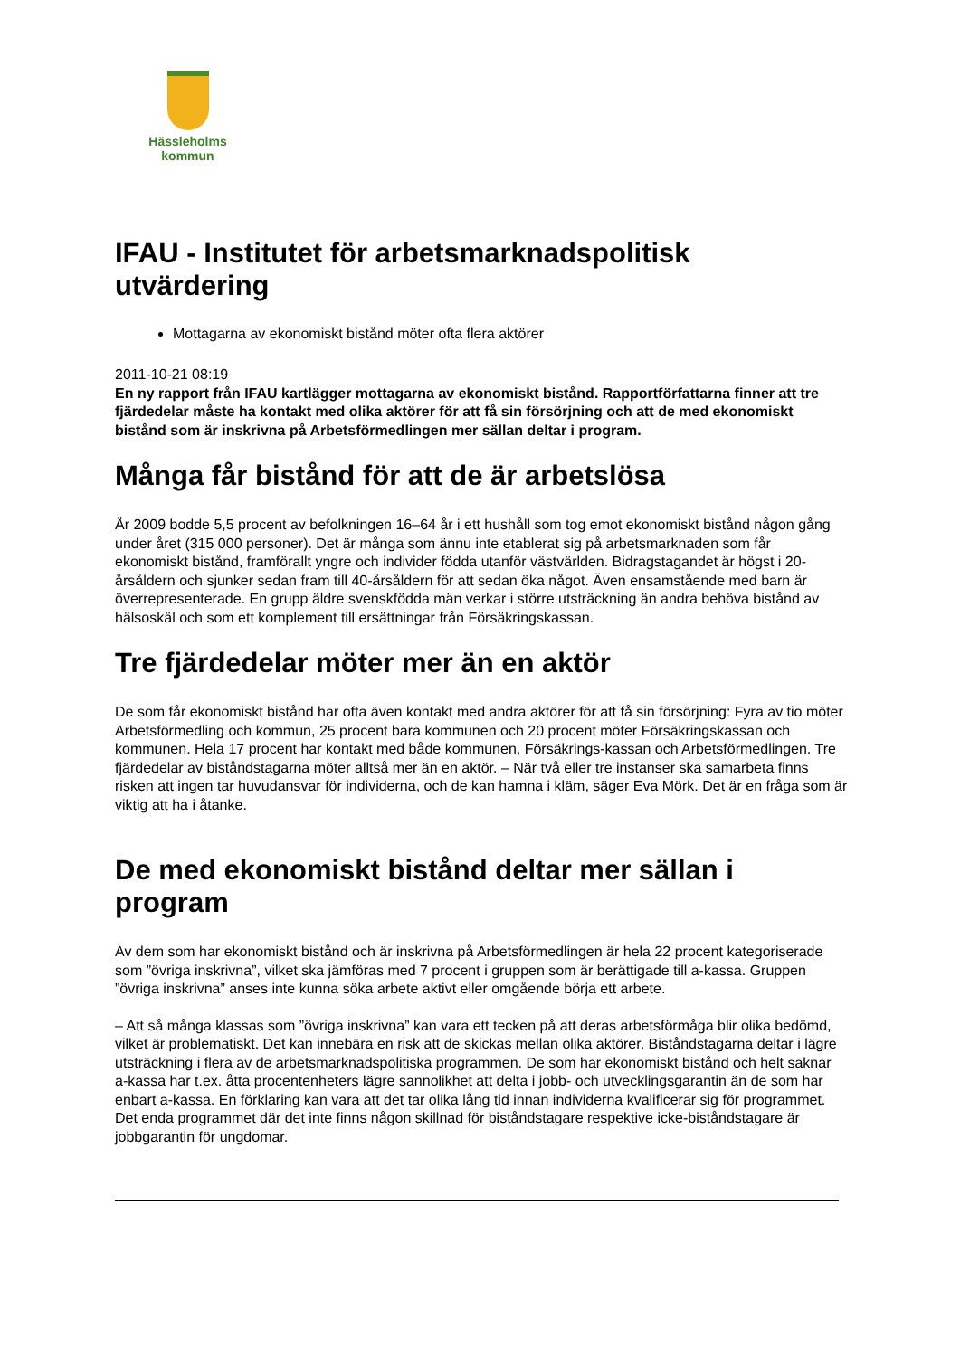Hässleholms
kommun
IFAU - Institutet för arbetsmarknadspolitisk utvärdering
Mottagarna av ekonomiskt bistånd möter ofta flera aktörer
2011-10-21 08:19
En ny rapport från IFAU kartlägger mottagarna av ekonomiskt bistånd. Rapportförfattarna finner att tre fjärdedelar måste ha kontakt med olika aktörer för att få sin försörjning och att de med ekonomiskt bistånd som är inskrivna på Arbetsförmedlingen mer sällan deltar i program.
Många får bistånd för att de är arbetslösa
År 2009 bodde 5,5 procent av befolkningen 16–64 år i ett hushåll som tog emot ekonomiskt bistånd någon gång under året (315 000 personer). Det är många som ännu inte etablerat sig på arbetsmarknaden som får ekonomiskt bistånd, framförallt yngre och individer födda utanför västvärlden. Bidragstagandet är högst i 20-årsåldern och sjunker sedan fram till 40-årsåldern för att sedan öka något. Även ensamstående med barn är överrepresenterade. En grupp äldre svenskfödda män verkar i större utsträckning än andra behöva bistånd av hälsoskäl och som ett komplement till ersättningar från Försäkringskassan.
Tre fjärdedelar möter mer än en aktör
De som får ekonomiskt bistånd har ofta även kontakt med andra aktörer för att få sin försörjning: Fyra av tio möter Arbetsförmedling och kommun, 25 procent bara kommunen och 20 procent möter Försäkringskassan och kommunen. Hela 17 procent har kontakt med både kommunen, Försäkrings-kassan och Arbetsförmedlingen. Tre fjärdedelar av biståndstagarna möter alltså mer än en aktör. – När två eller tre instanser ska samarbeta finns risken att ingen tar huvudansvar för individerna, och de kan hamna i kläm, säger Eva Mörk. Det är en fråga som är viktig att ha i åtanke.
De med ekonomiskt bistånd deltar mer sällan i program
Av dem som har ekonomiskt bistånd och är inskrivna på Arbetsförmedlingen är hela 22 procent kategoriserade som ”övriga inskrivna”, vilket ska jämföras med 7 procent i gruppen som är berättigade till a-kassa. Gruppen ”övriga inskrivna” anses inte kunna söka arbete aktivt eller omgående börja ett arbete.
– Att så många klassas som ”övriga inskrivna” kan vara ett tecken på att deras arbetsförmåga blir olika bedömd, vilket är problematiskt. Det kan innebära en risk att de skickas mellan olika aktörer. Biståndstagarna deltar i lägre utsträckning i flera av de arbetsmarknadspolitiska programmen. De som har ekonomiskt bistånd och helt saknar a-kassa har t.ex. åtta procentenheters lägre sannolikhet att delta i jobb- och utvecklingsgarantin än de som har enbart a-kassa. En förklaring kan vara att det tar olika lång tid innan individerna kvalificerar sig för programmet. Det enda programmet där det inte finns någon skillnad för biståndstagare respektive icke-biståndstagare är jobbgarantin för ungdomar.